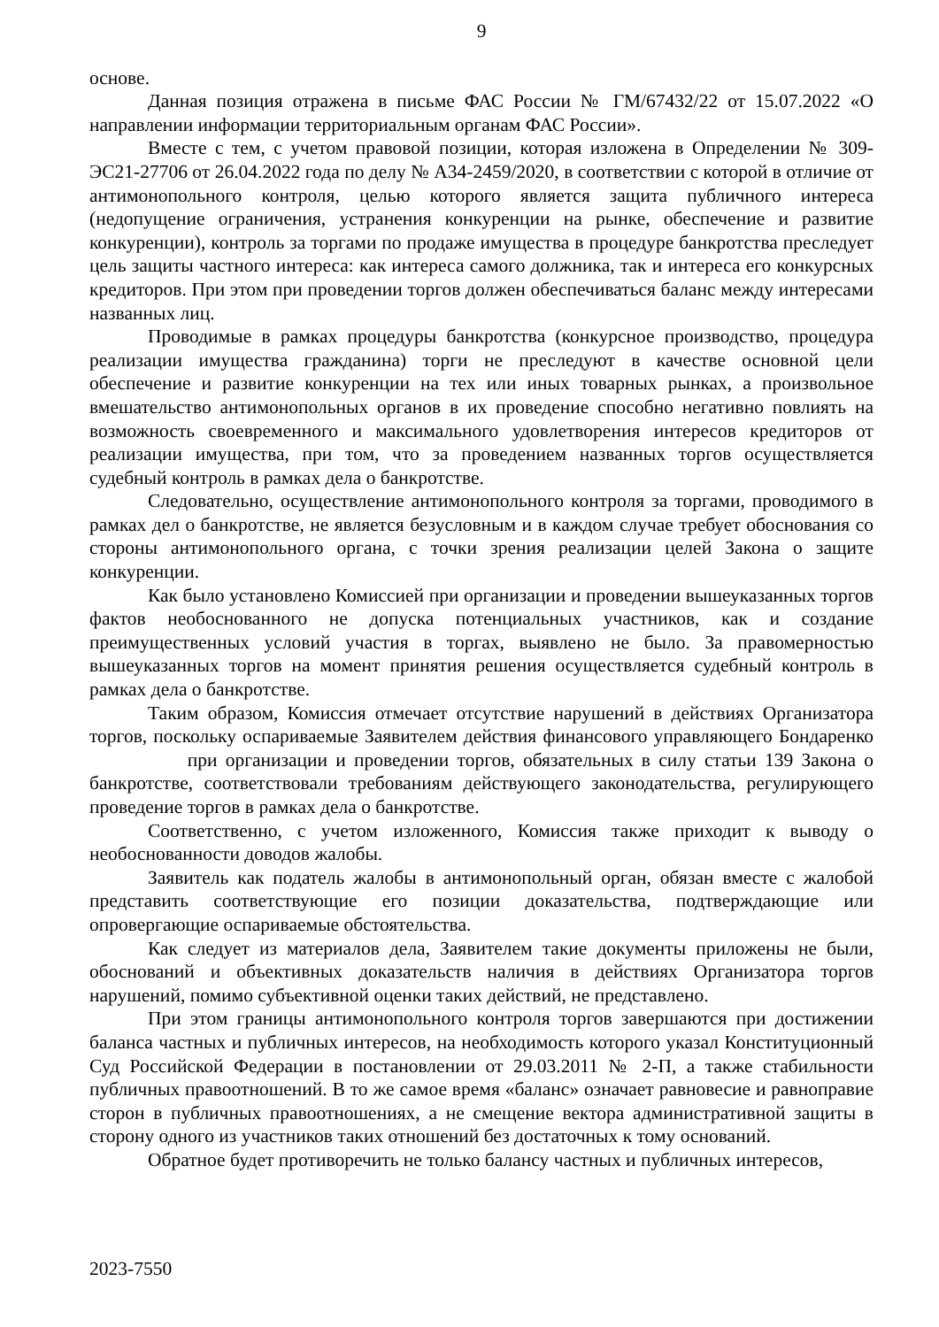9
основе.
Данная позиция отражена в письме ФАС России № ГМ/67432/22 от 15.07.2022 «О направлении информации территориальным органам ФАС России».
Вместе с тем, с учетом правовой позиции, которая изложена в Определении № 309-ЭС21-27706 от 26.04.2022 года по делу № А34-2459/2020, в соответствии с которой в отличие от антимонопольного контроля, целью которого является защита публичного интереса (недопущение ограничения, устранения конкуренции на рынке, обеспечение и развитие конкуренции), контроль за торгами по продаже имущества в процедуре банкротства преследует цель защиты частного интереса: как интереса самого должника, так и интереса его конкурсных кредиторов. При этом при проведении торгов должен обеспечиваться баланс между интересами названных лиц.
Проводимые в рамках процедуры банкротства (конкурсное производство, процедура реализации имущества гражданина) торги не преследуют в качестве основной цели обеспечение и развитие конкуренции на тех или иных товарных рынках, а произвольное вмешательство антимонопольных органов в их проведение способно негативно повлиять на возможность своевременного и максимального удовлетворения интересов кредиторов от реализации имущества, при том, что за проведением названных торгов осуществляется судебный контроль в рамках дела о банкротстве.
Следовательно, осуществление антимонопольного контроля за торгами, проводимого в рамках дел о банкротстве, не является безусловным и в каждом случае требует обоснования со стороны антимонопольного органа, с точки зрения реализации целей Закона о защите конкуренции.
Как было установлено Комиссией при организации и проведении вышеуказанных торгов фактов необоснованного не допуска потенциальных участников, как и создание преимущественных условий участия в торгах, выявлено не было. За правомерностью вышеуказанных торгов на момент принятия решения осуществляется судебный контроль в рамках дела о банкротстве.
Таким образом, Комиссия отмечает отсутствие нарушений в действиях Организатора торгов, поскольку оспариваемые Заявителем действия финансового управляющего Бондаренко при организации и проведении торгов, обязательных в силу статьи 139 Закона о банкротстве, соответствовали требованиям действующего законодательства, регулирующего проведение торгов в рамках дела о банкротстве.
Соответственно, с учетом изложенного, Комиссия также приходит к выводу о необоснованности доводов жалобы.
Заявитель как податель жалобы в антимонопольный орган, обязан вместе с жалобой представить соответствующие его позиции доказательства, подтверждающие или опровергающие оспариваемые обстоятельства.
Как следует из материалов дела, Заявителем такие документы приложены не были, обоснований и объективных доказательств наличия в действиях Организатора торгов нарушений, помимо субъективной оценки таких действий, не представлено.
При этом границы антимонопольного контроля торгов завершаются при достижении баланса частных и публичных интересов, на необходимость которого указал Конституционный Суд Российской Федерации в постановлении от 29.03.2011 № 2-П, а также стабильности публичных правоотношений. В то же самое время «баланс» означает равновесие и равноправие сторон в публичных правоотношениях, а не смещение вектора административной защиты в сторону одного из участников таких отношений без достаточных к тому оснований.
Обратное будет противоречить не только балансу частных и публичных интересов,
2023-7550